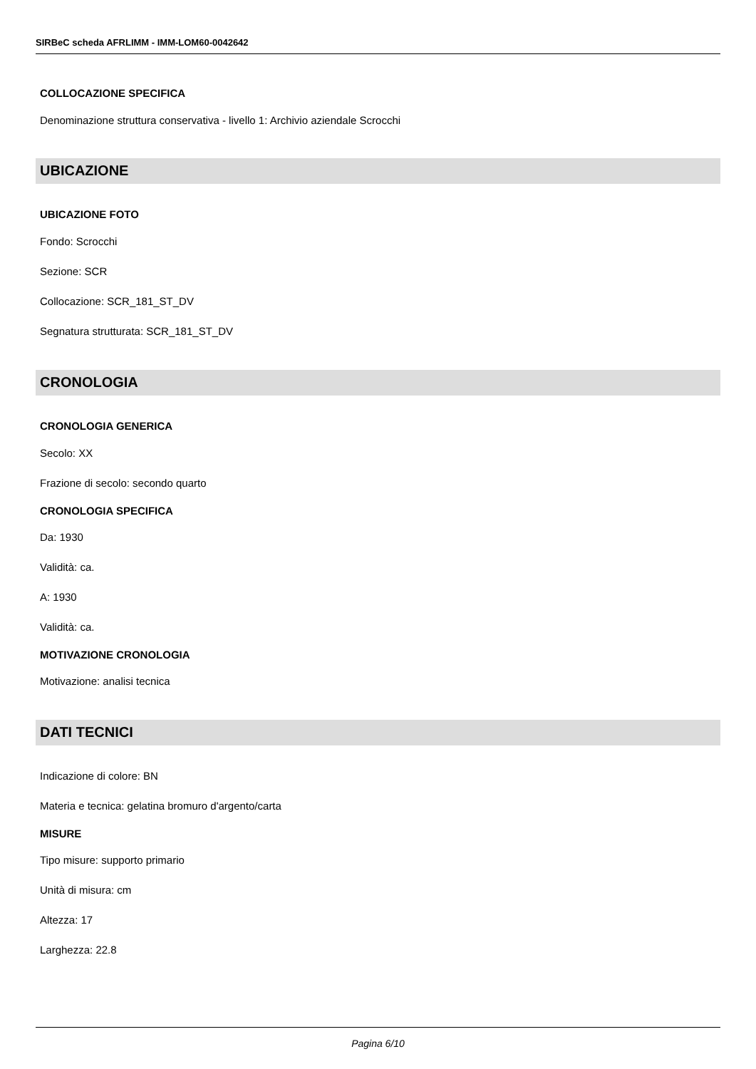SIRBeC scheda AFRLIMM - IMM-LOM60-0042642
COLLOCAZIONE SPECIFICA
Denominazione struttura conservativa - livello 1: Archivio aziendale Scrocchi
UBICAZIONE
UBICAZIONE FOTO
Fondo: Scrocchi
Sezione: SCR
Collocazione: SCR_181_ST_DV
Segnatura strutturata: SCR_181_ST_DV
CRONOLOGIA
CRONOLOGIA GENERICA
Secolo: XX
Frazione di secolo: secondo quarto
CRONOLOGIA SPECIFICA
Da: 1930
Validità: ca.
A: 1930
Validità: ca.
MOTIVAZIONE CRONOLOGIA
Motivazione: analisi tecnica
DATI TECNICI
Indicazione di colore: BN
Materia e tecnica: gelatina bromuro d'argento/carta
MISURE
Tipo misure: supporto primario
Unità di misura: cm
Altezza: 17
Larghezza: 22.8
Pagina 6/10